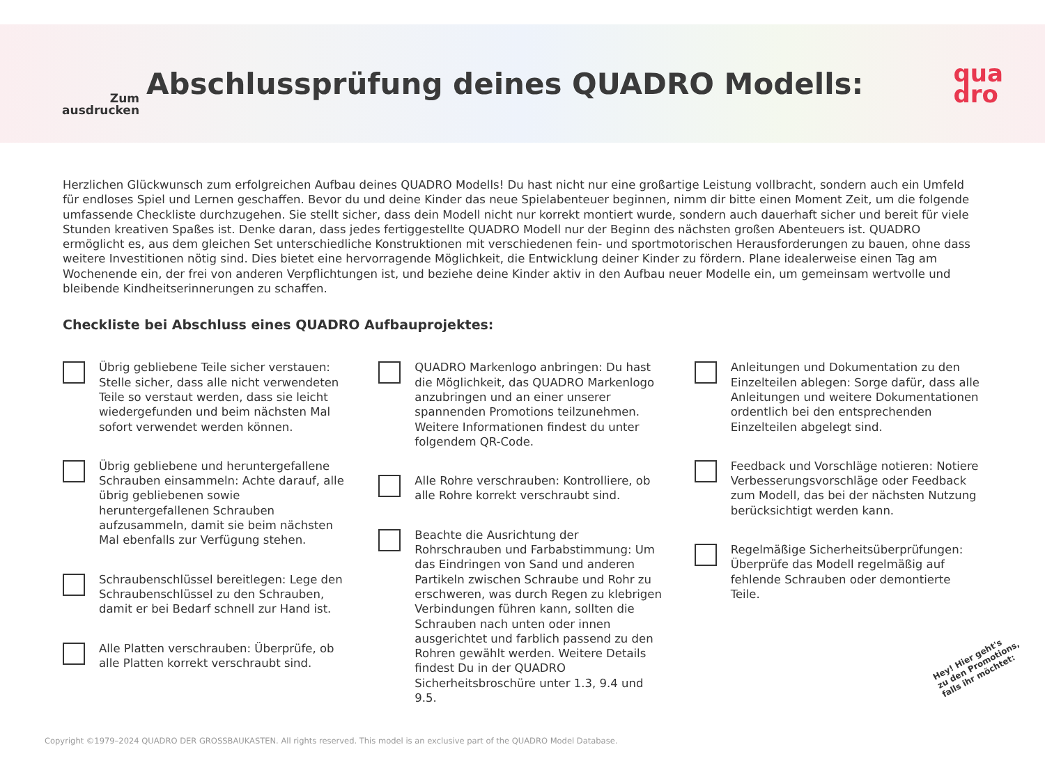Zum
ausdrucken
Abschlussprüfung deines QUADRO Modells:
qua
dro
Herzlichen Glückwunsch zum erfolgreichen Aufbau deines QUADRO Modells! Du hast nicht nur eine großartige Leistung vollbracht, sondern auch ein Umfeld für endloses Spiel und Lernen geschaffen. Bevor du und deine Kinder das neue Spielabenteuer beginnen, nimm dir bitte einen Moment Zeit, um die folgende umfassende Checkliste durchzugehen. Sie stellt sicher, dass dein Modell nicht nur korrekt montiert wurde, sondern auch dauerhaft sicher und bereit für viele Stunden kreativen Spaßes ist. Denke daran, dass jedes fertiggestellte QUADRO Modell nur der Beginn des nächsten großen Abenteuers ist. QUADRO ermöglicht es, aus dem gleichen Set unterschiedliche Konstruktionen mit verschiedenen fein- und sportmotorischen Herausforderungen zu bauen, ohne dass weitere Investitionen nötig sind. Dies bietet eine hervorragende Möglichkeit, die Entwicklung deiner Kinder zu fördern. Plane idealerweise einen Tag am Wochenende ein, der frei von anderen Verpflichtungen ist, und beziehe deine Kinder aktiv in den Aufbau neuer Modelle ein, um gemeinsam wertvolle und bleibende Kindheitserinnerungen zu schaffen.
Checkliste bei Abschluss eines QUADRO Aufbauprojektes:
Übrig gebliebene Teile sicher verstauen: Stelle sicher, dass alle nicht verwendeten Teile so verstaut werden, dass sie leicht wiedergefunden und beim nächsten Mal sofort verwendet werden können.
Übrig gebliebene und heruntergefallene Schrauben einsammeln: Achte darauf, alle übrig gebliebenen sowie heruntergefallenen Schrauben aufzusammeln, damit sie beim nächsten Mal ebenfalls zur Verfügung stehen.
Schraubenschlüssel bereitlegen: Lege den Schraubenschlüssel zu den Schrauben, damit er bei Bedarf schnell zur Hand ist.
Alle Platten verschrauben: Überprüfe, ob alle Platten korrekt verschraubt sind.
QUADRO Markenlogo anbringen: Du hast die Möglichkeit, das QUADRO Markenlogo anzubringen und an einer unserer spannenden Promotions teilzunehmen. Weitere Informationen findest du unter folgendem QR-Code.
Alle Rohre verschrauben: Kontrolliere, ob alle Rohre korrekt verschraubt sind.
Beachte die Ausrichtung der Rohrschrauben und Farbabstimmung: Um das Eindringen von Sand und anderen Partikeln zwischen Schraube und Rohr zu erschweren, was durch Regen zu klebrigen Verbindungen führen kann, sollten die Schrauben nach unten oder innen ausgerichtet und farblich passend zu den Rohren gewählt werden. Weitere Details findest Du in der QUADRO Sicherheitsbroschüre unter 1.3, 9.4 und 9.5.
Anleitungen und Dokumentation zu den Einzelteilen ablegen: Sorge dafür, dass alle Anleitungen und weitere Dokumentationen ordentlich bei den entsprechenden Einzelteilen abgelegt sind.
Feedback und Vorschläge notieren: Notiere Verbesserungsvorschläge oder Feedback zum Modell, das bei der nächsten Nutzung berücksichtigt werden kann.
Regelmäßige Sicherheitsüberprüfungen: Überprüfe das Modell regelmäßig auf fehlende Schrauben oder demontierte Teile.
Hey! Hier geht's
zu den Promotions,
falls ihr möchtet:
Copyright ©1979–2024 QUADRO DER GROSSBAUKASTEN. All rights reserved. This model is an exclusive part of the QUADRO Model Database.